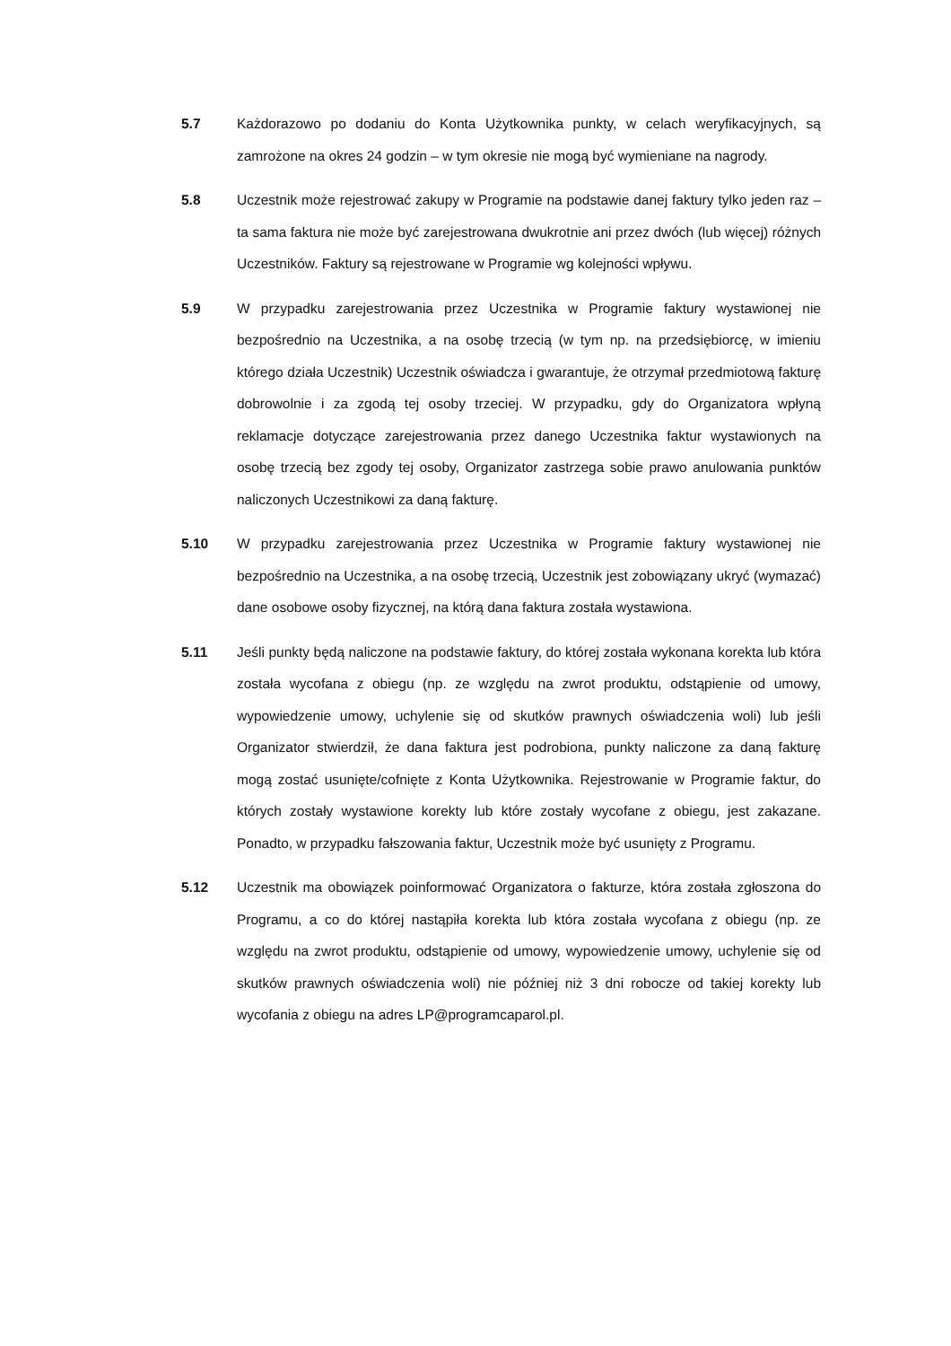5.7 Każdorazowo po dodaniu do Konta Użytkownika punkty, w celach weryfikacyjnych, są zamrożone na okres 24 godzin – w tym okresie nie mogą być wymieniane na nagrody.
5.8 Uczestnik może rejestrować zakupy w Programie na podstawie danej faktury tylko jeden raz – ta sama faktura nie może być zarejestrowana dwukrotnie ani przez dwóch (lub więcej) różnych Uczestników. Faktury są rejestrowane w Programie wg kolejności wpływu.
5.9 W przypadku zarejestrowania przez Uczestnika w Programie faktury wystawionej nie bezpośrednio na Uczestnika, a na osobę trzecią (w tym np. na przedsiębiorcę, w imieniu którego działa Uczestnik) Uczestnik oświadcza i gwarantuje, że otrzymał przedmiotową fakturę dobrowolnie i za zgodą tej osoby trzeciej. W przypadku, gdy do Organizatora wpłyną reklamacje dotyczące zarejestrowania przez danego Uczestnika faktur wystawionych na osobę trzecią bez zgody tej osoby, Organizator zastrzega sobie prawo anulowania punktów naliczonych Uczestnikowi za daną fakturę.
5.10 W przypadku zarejestrowania przez Uczestnika w Programie faktury wystawionej nie bezpośrednio na Uczestnika, a na osobę trzecią, Uczestnik jest zobowiązany ukryć (wymazać) dane osobowe osoby fizycznej, na którą dana faktura została wystawiona.
5.11 Jeśli punkty będą naliczone na podstawie faktury, do której została wykonana korekta lub która została wycofana z obiegu (np. ze względu na zwrot produktu, odstąpienie od umowy, wypowiedzenie umowy, uchylenie się od skutków prawnych oświadczenia woli) lub jeśli Organizator stwierdził, że dana faktura jest podrobiona, punkty naliczone za daną fakturę mogą zostać usunięte/cofnięte z Konta Użytkownika. Rejestrowanie w Programie faktur, do których zostały wystawione korekty lub które zostały wycofane z obiegu, jest zakazane. Ponadto, w przypadku fałszowania faktur, Uczestnik może być usunięty z Programu.
5.12 Uczestnik ma obowiązek poinformować Organizatora o fakturze, która została zgłoszona do Programu, a co do której nastąpiła korekta lub która została wycofana z obiegu (np. ze względu na zwrot produktu, odstąpienie od umowy, wypowiedzenie umowy, uchylenie się od skutków prawnych oświadczenia woli) nie później niż 3 dni robocze od takiej korekty lub wycofania z obiegu na adres LP@programcaparol.pl.